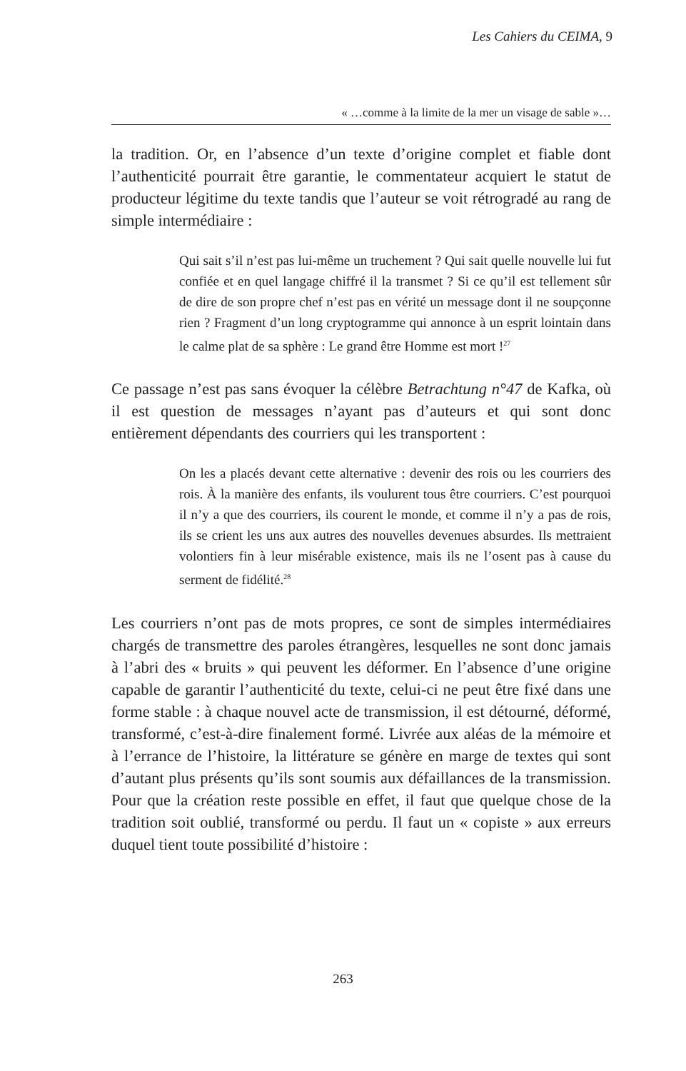Les Cahiers du CEIMA, 9
« …comme à la limite de la mer un visage de sable »…
la tradition. Or, en l’absence d’un texte d’origine complet et fiable dont l’authenticité pourrait être garantie, le commentateur acquiert le statut de producteur légitime du texte tandis que l’auteur se voit rétrogradé au rang de simple intermédiaire :
Qui sait s’il n’est pas lui-même un truchement ? Qui sait quelle nouvelle lui fut confiée et en quel langage chiffré il la transmet ? Si ce qu’il est tellement sûr de dire de son propre chef n’est pas en vérité un message dont il ne soupçonne rien ? Fragment d’un long cryptogramme qui annonce à un esprit lointain dans le calme plat de sa sphère : Le grand être Homme est mort !<sup>27</sup>
Ce passage n’est pas sans évoquer la célèbre Betrachtung n°47 de Kafka, où il est question de messages n’ayant pas d’auteurs et qui sont donc entièrement dépendants des courriers qui les transportent :
On les a placés devant cette alternative : devenir des rois ou les courriers des rois. À la manière des enfants, ils voulurent tous être courriers. C’est pourquoi il n’y a que des courriers, ils courent le monde, et comme il n’y a pas de rois, ils se crient les uns aux autres des nouvelles devenues absurdes. Ils mettraient volontiers fin à leur misérable existence, mais ils ne l’osent pas à cause du serment de fidélité.<sup>28</sup>
Les courriers n’ont pas de mots propres, ce sont de simples intermédiaires chargés de transmettre des paroles étrangères, lesquelles ne sont donc jamais à l’abri des « bruits » qui peuvent les déformer. En l’absence d’une origine capable de garantir l’authenticité du texte, celui-ci ne peut être fixé dans une forme stable : à chaque nouvel acte de transmission, il est détourné, déformé, transformé, c’est-à-dire finalement formé. Livrée aux aléas de la mémoire et à l’errance de l’histoire, la littérature se génère en marge de textes qui sont d’autant plus présents qu’ils sont soumis aux défaillances de la transmission. Pour que la création reste possible en effet, il faut que quelque chose de la tradition soit oublié, transformé ou perdu. Il faut un « copiste » aux erreurs duquel tient toute possibilité d’histoire :
263